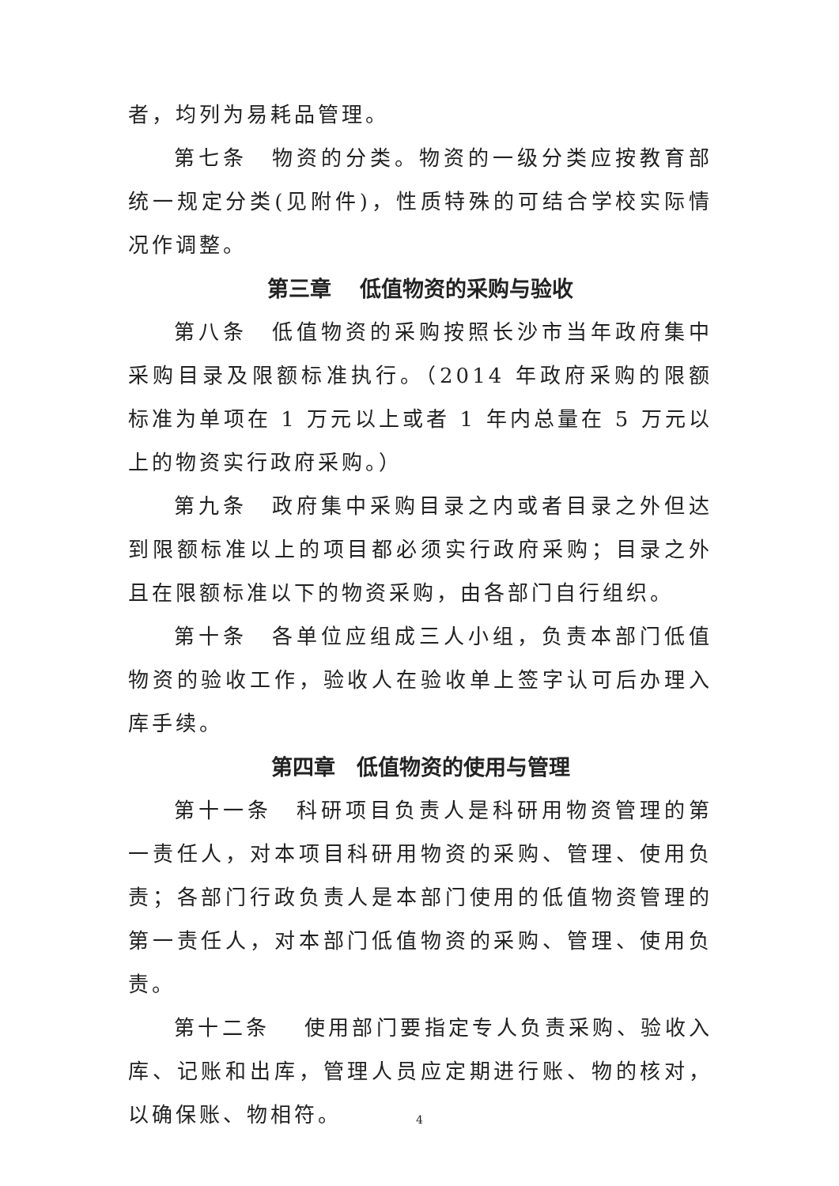者，均列为易耗品管理。
第七条　物资的分类。物资的一级分类应按教育部统一规定分类(见附件)，性质特殊的可结合学校实际情况作调整。
第三章　 低值物资的采购与验收
第八条　低值物资的采购按照长沙市当年政府集中采购目录及限额标准执行。（2014 年政府采购的限额标准为单项在 1 万元以上或者 1 年内总量在 5 万元以上的物资实行政府采购。）
第九条　政府集中采购目录之内或者目录之外但达到限额标准以上的项目都必须实行政府采购；目录之外且在限额标准以下的物资采购，由各部门自行组织。
第十条　各单位应组成三人小组，负责本部门低值物资的验收工作，验收人在验收单上签字认可后办理入库手续。
第四章　低值物资的使用与管理
第十一条　科研项目负责人是科研用物资管理的第一责任人，对本项目科研用物资的采购、管理、使用负责；各部门行政负责人是本部门使用的低值物资管理的第一责任人，对本部门低值物资的采购、管理、使用负责。
第十二条　 使用部门要指定专人负责采购、验收入库、记账和出库，管理人员应定期进行账、物的核对，以确保账、物相符。
4